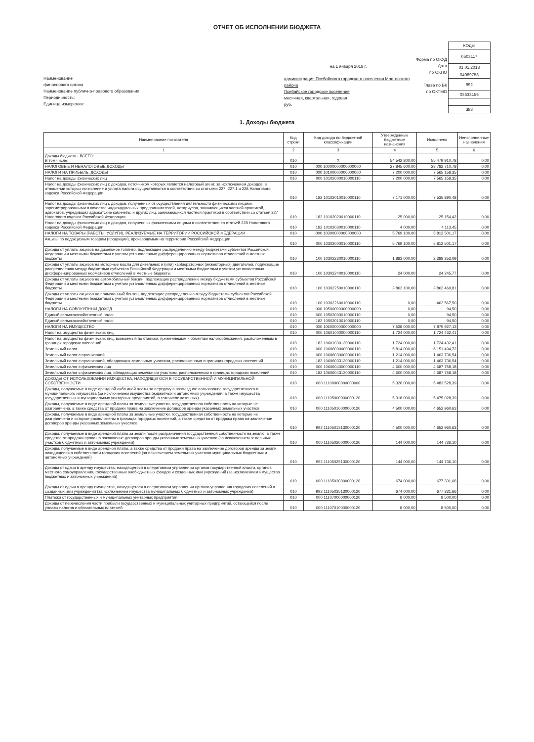ОТЧЕТ ОБ ИСПОЛНЕНИИ БЮДЖЕТА
Наименование
финансового органа
Наименование публично-правового образования
Периодичность:
Единица измерения:
на 1 января 2018 г.
администрация Псебайского городского поселения Мостовского района
Псебайское городское поселение
месячная, квартальная, годовая
руб.
Форма по ОКУД
Дата
по ОКПО
Глава по БК
по ОКТМО
| КОДЫ |
| 0503117 |
| 01.01.2018 |
| 04089758 |
| 992 |
| 03633156 |
| 383 |
1. Доходы бюджета
| Наименование показателя | Код строки | Код дохода по бюджетной классификации | Утвержденные бюджетные назначения | Исполнено | Неисполненные назначения |
| --- | --- | --- | --- | --- | --- |
| 1 | 2 | 3 | 4 | 5 | 6 |
| Доходы бюджета - ВСЕГО: В том числе: | 010 | X | 54 542 800,00 | 55 479 910,78 | 0,00 |
| НАЛОГОВЫЕ И НЕНАЛОГОВЫЕ ДОХОДЫ | 010 | 000 10000000000000000 | 27 845 600,00 | 28 782 710,78 | 0,00 |
| НАЛОГИ НА ПРИБЫЛЬ, ДОХОДЫ | 010 | 000 10100000000000000 | 7 200 000,00 | 7 565 158,35 | 0,00 |
| Налог на доходы физических лиц | 010 | 000 10102000010000110 | 7 200 000,00 | 7 565 158,35 | 0,00 |
| Налог на доходы физических лиц с доходов, источником которых является налоговый агент, за исключением доходов, в отношении которых исчисление и уплата налога осуществляются в соответствии со статьями 227, 227.1 и 228 Налогового кодекса Российской Федерации | 010 | 182 10102010010000110 | 7 171 000,00 | 7 535 890,48 | 0,00 |
| Налог на доходы физических лиц с доходов, полученных от осуществления деятельности физическими лицами, зарегистрированными в качестве индивидуальных предпринимателей, нотариусов, занимающихся частной практикой, адвокатов, учредивших адвокатские кабинеты, и других лиц, занимающихся частной практикой в соответствии со статьей 227 Налогового кодекса Российской Федерации | 010 | 182 10102020010000110 | 25 000,00 | 25 154,42 | 0,00 |
| Налог на доходы физических лиц с доходов, полученных физическими лицами в соответствии со статьей 228 Налогового кодекса Российской Федерации | 010 | 182 10102030010000110 | 4 000,00 | 4 113,45 | 0,00 |
| НАЛОГИ НА ТОВАРЫ (РАБОТЫ, УСЛУГИ), РЕАЛИЗУЕМЫЕ НА ТЕРРИТОРИИ РОССИЙСКОЙ ФЕДЕРАЦИИ | 010 | 000 10300000000000000 | 5 769 100,00 | 5 812 501,17 | 0,00 |
| Акцизы по подакцизным товарам (продукции), производимым на территории Российской Федерации | 010 | 000 10302000010000110 | 5 769 100,00 | 5 812 501,17 | 0,00 |
| Доходы от уплаты акцизов на дизельное топливо, подлежащие распределению между бюджетами субъектов Российской Федерации и местными бюджетами с учетом установленных дифференцированных нормативов отчислений в местные бюджеты | 010 | 100 10302230010000110 | 1 883 000,00 | 2 388 353,09 | 0,00 |
| Доходы от уплаты акцизов на моторные масла для дизельных и (или) карбюраторных (инжекторных) двигателей, подлежащие распределению между бюджетами субъектов Российской Федерации и местными бюджетами с учетом установленных дифференцированных нормативов отчислений в местные бюджеты | 010 | 100 10302240010000110 | 24 000,00 | 24 245,77 | 0,00 |
| Доходы от уплаты акцизов на автомобильный бензин, подлежащие распределению между бюджетами субъектов Российской Федерации и местными бюджетами с учетом установленных дифференцированных нормативов отчислений в местные бюджеты | 010 | 100 10302250010000110 | 3 862 100,00 | 3 862 469,81 | 0,00 |
| Доходы от уплаты акцизов на прямогонный бензин, подлежащие распределению между бюджетами субъектов Российской Федерации и местными бюджетами с учетом установленных дифференцированных нормативов отчислений в местные бюджеты | 010 | 100 10302260010000110 | 0,00 | -462 567,50 | 0,00 |
| НАЛОГИ НА СОВОКУПНЫЙ ДОХОД | 010 | 000 10500000000000000 | 0,00 | 94,50 | 0,00 |
| Единый сельскохозяйственный налог | 010 | 000 10503000010000110 | 0,00 | 94,50 | 0,00 |
| Единый сельскохозяйственный налог | 010 | 182 10503010010000110 | 0,00 | 94,50 | 0,00 |
| НАЛОГИ НА ИМУЩЕСТВО | 010 | 000 10600000000000000 | 7 538 000,00 | 7 875 927,13 | 0,00 |
| Налог на имущество физических лиц | 010 | 000 10601000000000110 | 1 724 000,00 | 1 724 432,41 | 0,00 |
| Налог на имущество физических лиц, взимаемый по ставкам, применяемым к объектам налогообложения, расположенным в границах городских поселений | 010 | 182 10601030130000110 | 1 724 000,00 | 1 724 432,41 | 0,00 |
| Земельный налог | 010 | 000 10606000000000110 | 5 814 000,00 | 6 151 494,72 | 0,00 |
| Земельный налог с организаций | 010 | 000 10606030000000110 | 1 214 000,00 | 1 463 736,54 | 0,00 |
| Земельный налог с организаций, обладающих земельным участком, расположенным в границах городских поселений | 010 | 182 10606033130000110 | 1 214 000,00 | 1 463 736,54 | 0,00 |
| Земельный налог с физических лиц | 010 | 000 10606040000000110 | 4 600 000,00 | 4 687 758,18 | 0,00 |
| Земельный налог с физических лиц, обладающих земельным участком, расположенным в границах городских поселений | 010 | 182 10606043130000110 | 4 600 000,00 | 4 687 758,18 | 0,00 |
| ДОХОДЫ ОТ ИСПОЛЬЗОВАНИЯ ИМУЩЕСТВА, НАХОДЯЩЕГОСЯ В ГОСУДАРСТВЕННОЙ И МУНИЦИПАЛЬНОЙ СОБСТВЕННОСТИ | 010 | 000 11100000000000000 | 5 326 000,00 | 5 483 528,39 | 0,00 |
| Доходы, получаемые в виде арендной либо иной платы за передачу в возмездное пользование государственного и муниципального имущества (за исключением имущества бюджетных и автономных учреждений, а также имущества государственных и муниципальных унитарных предприятий, в том числе казенных) | 010 | 000 11105000000000120 | 5 318 000,00 | 5 475 028,39 | 0,00 |
| Доходы, получаемые в виде арендной платы за земельные участки, государственная собственность на которые не разграничена, а также средства от продажи права на заключение договоров аренды указанных земельных участков | 010 | 000 11105010000000120 | 4 500 000,00 | 4 652 960,63 | 0,00 |
| Доходы, получаемые в виде арендной платы за земельные участки, государственная собственность на которые не разграничена и которые расположены в границах городских поселений, а также средства от продажи права на заключение договоров аренды указанных земельных участков | 010 | 992 11105013130000120 | 4 500 000,00 | 4 652 960,63 | 0,00 |
| Доходы, получаемые в виде арендной платы за земли после разграничения государственной собственности на землю, а также средства от продажи права на заключение договоров аренды указанных земельных участков (за исключением земельных участков бюджетных и автономных учреждений) | 010 | 000 11105020000000120 | 144 000,00 | 144 736,10 | 0,00 |
| Доходы, получаемые в виде арендной платы, а также средства от продажи права на заключение договоров аренды за земли, находящиеся в собственности городских поселений (за исключением земельных участков муниципальных бюджетных и автономных учреждений) | 010 | 992 11105025130000120 | 144 000,00 | 144 736,10 | 0,00 |
| Доходы от сдачи в аренду имущества, находящегося в оперативном управлении органов государственной власти, органов местного самоуправления, государственных внебюджетных фондов и созданных ими учреждений (за исключением имущества бюджетных и автономных учреждений) | 010 | 000 11105030000000120 | 674 000,00 | 677 331,66 | 0,00 |
| Доходы от сдачи в аренду имущества, находящегося в оперативном управлении органов управления городских поселений и созданных ими учреждений (за исключением имущества муниципальных бюджетных и автономных учреждений) | 010 | 992 11105035130000120 | 674 000,00 | 677 331,66 | 0,00 |
| Платежи от государственных и муниципальных унитарных предприятий | 010 | 000 11107000000000120 | 8 000,00 | 8 500,00 | 0,00 |
| Доходы от перечисления части прибыли государственных и муниципальных унитарных предприятий, остающейся после уплаты налогов и обязательных платежей | 010 | 000 11107010000000120 | 8 000,00 | 8 500,00 | 0,00 |